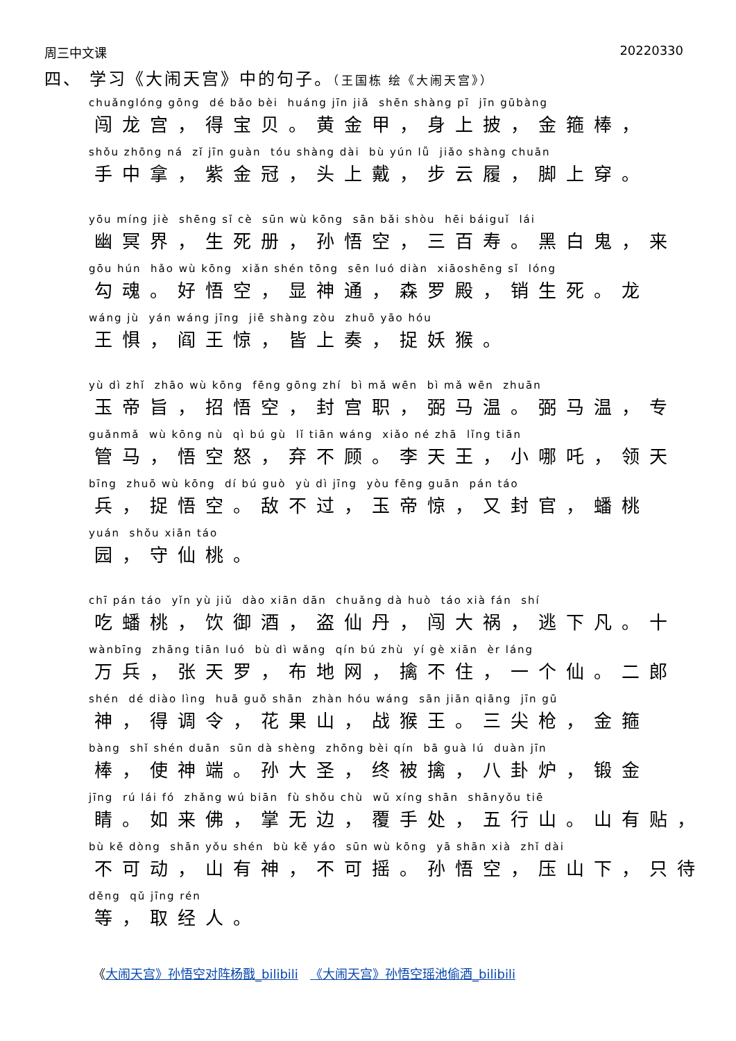周三中文课 20220330
四、 学习《大闹天宫》中的句子。（王国栋 绘《大闹天宫》）
chuǎnglóng gōng dé bǎo bèi huáng jīn jiǎ shēn shàng pī jīn gūbàng
闯龙宫，得宝贝。黄金甲，身上披，金箍棒，
shǒu zhōng ná zǐ jīn guàn tóu shàng dài bù yún lǚ jiǎo shàng chuān
手中拿，紫金冠，头上戴，步云履，脚上穿。
yōu míng jiè shēng sǐ cè sūn wù kōng sān bǎi shòu hēi báiguǐ lái
幽冥界，生死册，孙悟空，三百寿。黑白鬼，来
gōu hún hǎo wù kōng xiǎn shén tōng sēn luó diàn xiāoshēng sǐ lóng
勾魂。好悟空，显神通，森罗殿，销生死。龙
wáng jù yán wáng jīng jiē shàng zòu zhuō yāo hóu
王惧，阎王惊，皆上奏，捉妖猴。
yù dì zhǐ zhāo wù kōng fēng gōng zhí bì mǎ wēn bì mǎ wēn zhuān
玉帝旨，招悟空，封宫职，弼马温。弼马温，专
guǎnmǎ wù kōng nù qì bú gù lǐ tiān wáng xiǎo né zhā lǐng tiān
管马，悟空怒，弃不顾。李天王，小哪吒，领天
bīng zhuō wù kōng dí bú guò yù dì jīng yòu fēng guān pán táo
兵，捉悟空。敌不过，玉帝惊，又封官，蟠桃
yuán shǒu xiān táo
园，守仙桃。
chī pán táo yǐn yù jiǔ dào xiān dān chuǎng dà huò táo xià fán shí
吃蟠桃，饮御酒，盗仙丹，闯大祸，逃下凡。十
wànbīng zhāng tiān luó bù dì wǎng qín bú zhù yí gè xiān èr láng
万兵，张天罗，布地网，擒不住，一个仙。二郎
shén dé diào lìng huā guǒ shān zhàn hóu wáng sān jiān qiāng jīn gū
神，得调令，花果山，战猴王。三尖枪，金箍
bàng shǐ shén duān sūn dà shèng zhōng bèi qín bā guà lú duàn jīn
棒，使神端。孙大圣，终被擒，八卦炉，锻金
jīng rú lái fó zhǎng wú biān fù shǒu chù wǔ xíng shān shānyǒu tiē
睛。如来佛，掌无边，覆手处，五行山。山有贴，
bù kě dòng shān yǒu shén bù kě yáo sūn wù kōng yā shān xià zhǐ dài
不可动，山有神，不可摇。孙悟空，压山下，只待
děng qǔ jīng rén
等，取经人。
《大闹天宫》孙悟空对阵杨戬_bilibili 《大闹天宫》孙悟空瑶池偷酒_bilibili